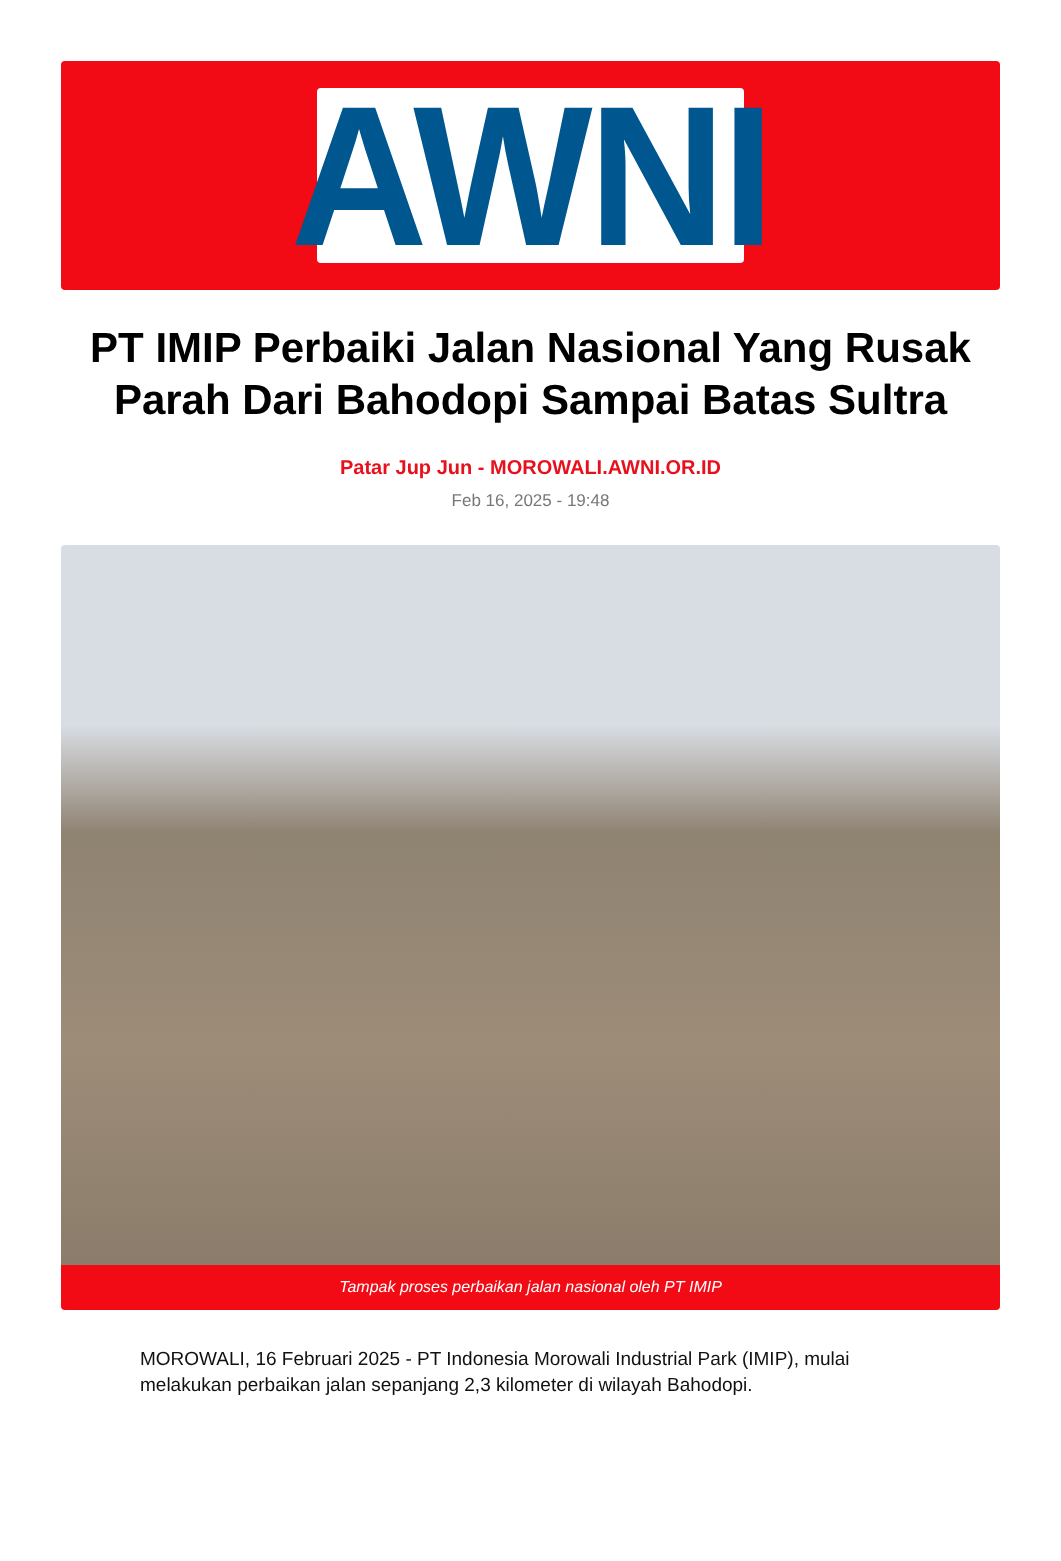AWNI
PT IMIP Perbaiki Jalan Nasional Yang Rusak Parah Dari Bahodopi Sampai Batas Sultra
Patar Jup Jun - MOROWALI.AWNI.OR.ID
Feb 16, 2025 - 19:48
Tampak proses perbaikan jalan nasional oleh PT IMIP
MOROWALI, 16 Februari 2025 - PT Indonesia Morowali Industrial Park (IMIP), mulai melakukan perbaikan jalan sepanjang 2,3 kilometer di wilayah Bahodopi.